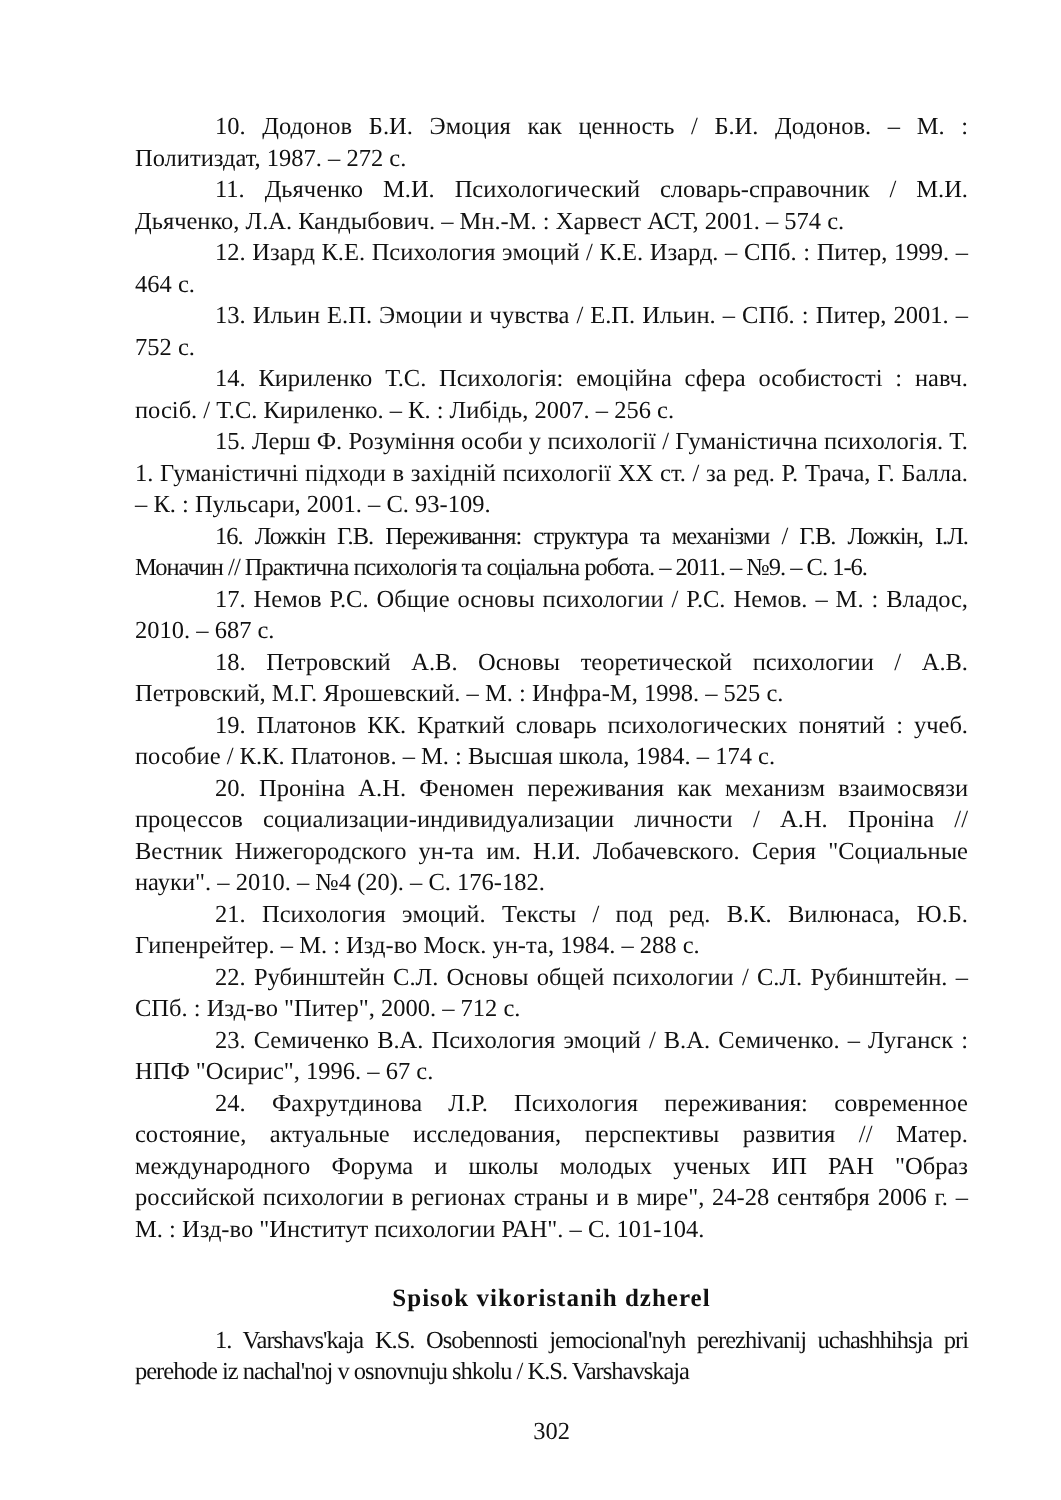10. Додонов Б.И. Эмоция как ценность / Б.И. Додонов. – М. : Политиздат, 1987. – 272 с.
11. Дьяченко М.И. Психологический словарь-справочник / М.И. Дьяченко, Л.А. Кандыбович. – Мн.-М. : Харвест АСТ, 2001. – 574 с.
12. Изард К.Е. Психология эмоций / К.Е. Изард. – СПб. : Питер, 1999. – 464 с.
13. Ильин Е.П. Эмоции и чувства / Е.П. Ильин. – СПб. : Питер, 2001. – 752 с.
14. Кириленко Т.С. Психологія: емоційна сфера особистості : навч. посіб. / Т.С. Кириленко. – К. : Либідь, 2007. – 256 с.
15. Лерш Ф. Розуміння особи у психології / Гуманістична психологія. Т. 1. Гуманістичні підходи в західній психології XX ст. / за ред. Р. Трача, Г. Балла. – К. : Пульсари, 2001. – С. 93-109.
16. Ложкін Г.В. Переживання: структура та механізми / Г.В. Ложкін, І.Л. Моначин // Практична психологія та соціальна робота. – 2011. – №9. – С. 1-6.
17. Немов Р.С. Общие основы психологии / Р.С. Немов. – М. : Владос, 2010. – 687 с.
18. Петровский А.В. Основы теоретической психологии / А.В. Петровский, М.Г. Ярошевский. – М. : Инфра-М, 1998. – 525 с.
19. Платонов КК. Краткий словарь психологических понятий : учеб. пособие / К.К. Платонов. – М. : Высшая школа, 1984. – 174 с.
20. Проніна А.Н. Феномен переживания как механизм взаимосвязи процессов социализации-индивидуализации личности / А.Н. Проніна // Вестник Нижегородского ун-та им. Н.И. Лобачевского. Серия "Социальные науки". – 2010. – №4 (20). – С. 176-182.
21. Психология эмоций. Тексты / под ред. В.К. Вилюнаса, Ю.Б. Гипенрейтер. – М. : Изд-во Моск. ун-та, 1984. – 288 с.
22. Рубинштейн С.Л. Основы общей психологии / С.Л. Рубинштейн. – СПб. : Изд-во "Питер", 2000. – 712 с.
23. Семиченко В.А. Психология эмоций / В.А. Семиченко. – Луганск : НПФ "Осирис", 1996. – 67 с.
24. Фахрутдинова Л.Р. Психология переживания: современное состояние, актуальные исследования, перспективы развития // Матер. международного Форума и школы молодых ученых ИП РАН "Образ российской психологии в регионах страны и в мире", 24-28 сентября 2006 г. – М. : Изд-во "Институт психологии РАН". – С. 101-104.
Spisok vikoristanih dzherel
1. Varshavs'kaja K.S. Osobennosti jemocional'nyh perezhivanij uchashhihsja pri perehode iz nachal'noj v osnovnuju shkolu / K.S. Varshavskaja
302